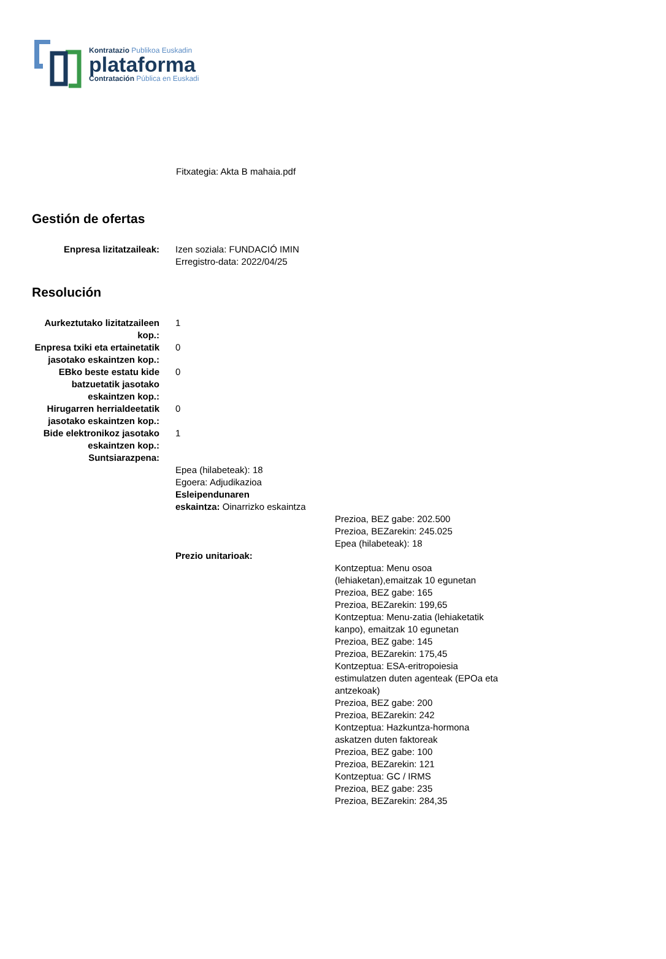Kontratazio Publikoa Euskadin
plataforma
Contratación Pública en Euskadi
Fitxategia: Akta B mahaia.pdf
Gestión de ofertas
Enpresa lizitatzaileak: Izen soziala: FUNDACIÓ IMIN
Erregistro-data: 2022/04/25
Resolución
Aurkeztutako lizitatzaileen kop.:
1
Enpresa txiki eta ertainetatik jasotako eskaintzen kop.:
0
EBko beste estatu kide batzuetatik jasotako eskaintzen kop.:
0
Hirugarren herrialdeetatik jasotako eskaintzen kop.:
0
Bide elektronikoz jasotako eskaintzen kop.:
1
Suntsiarazpena:
Epea (hilabeteak): 18
Egoera: Adjudikazioa
Esleipendunaren
eskaintza: Oinarrizko eskaintza
Prezioa, BEZ gabe: 202.500
Prezioa, BEZarekin: 245.025
Epea (hilabeteak): 18
Prezio unitarioak:
Kontzeptua: Menu osoa (lehiaketan),emaitzak 10 egunetan
Prezioa, BEZ gabe: 165
Prezioa, BEZarekin: 199,65
Kontzeptua: Menu-zatia (lehiaketatik kanpo), emaitzak 10 egunetan
Prezioa, BEZ gabe: 145
Prezioa, BEZarekin: 175,45
Kontzeptua: ESA-eritropoiesia estimulatzen duten agenteak (EPOa eta antzekoak)
Prezioa, BEZ gabe: 200
Prezioa, BEZarekin: 242
Kontzeptua: Hazkuntza-hormona askatzen duten faktoreak
Prezioa, BEZ gabe: 100
Prezioa, BEZarekin: 121
Kontzeptua: GC / IRMS
Prezioa, BEZ gabe: 235
Prezioa, BEZarekin: 284,35